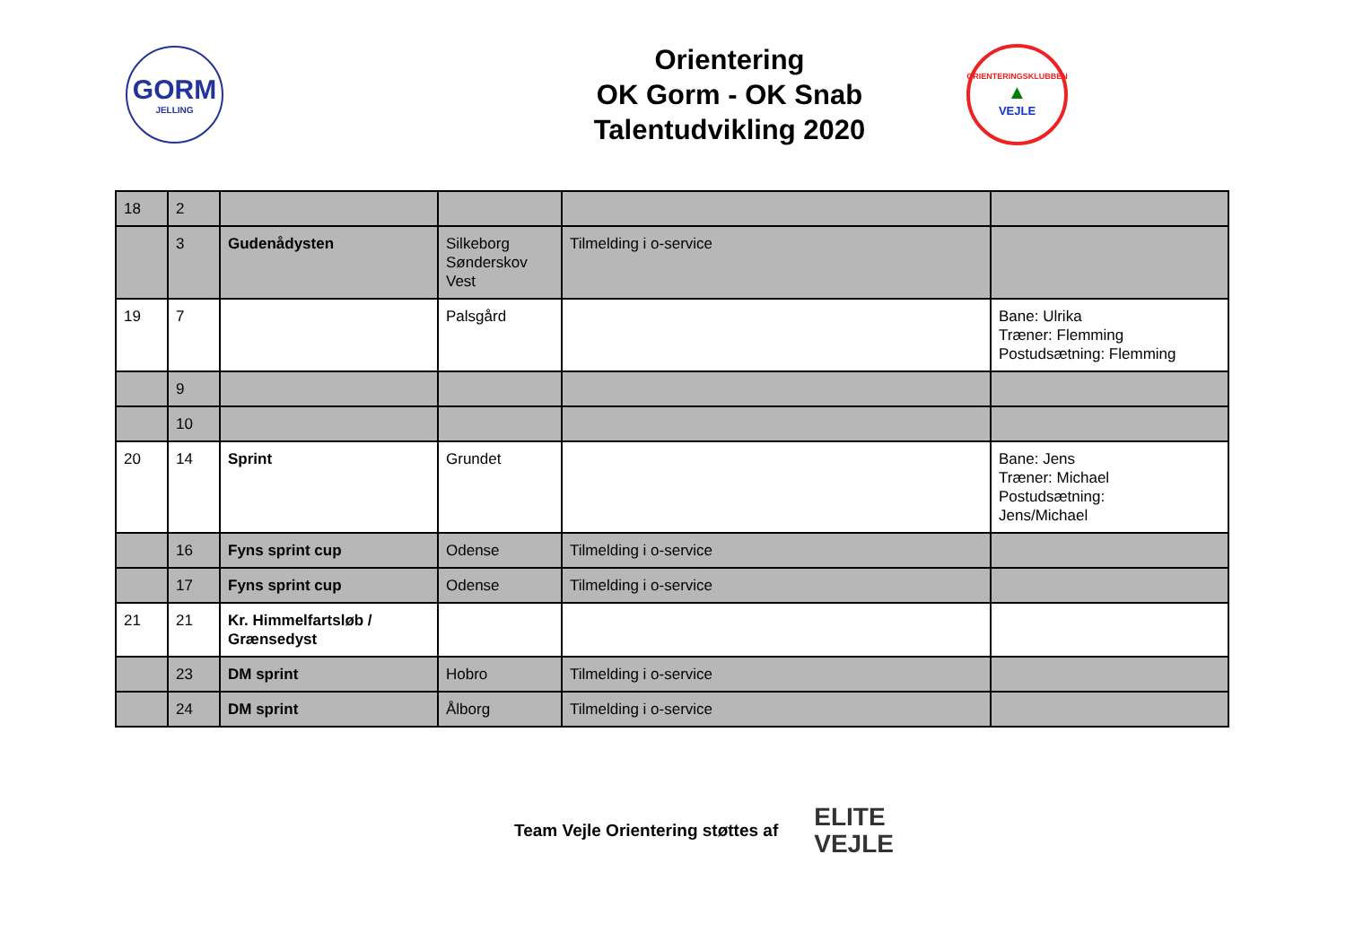GORM
JELLING
Orientering
OK Gorm - OK Snab
Talentudvikling 2020
ORIENTERINGSKLUBBEN
▲
VEJLE
| 18 | 2 | | | | |
| | 3 | Gudenådysten | Silkeborg Sønderskov Vest | Tilmelding i o-service | |
| 19 | 7 | | Palsgård | | Bane: Ulrika Træner: Flemming Postudsætning: Flemming |
| | 9 | | | | |
| | 10 | | | | |
| 20 | 14 | Sprint | Grundet | | Bane: Jens Træner: Michael Postudsætning: Jens/Michael |
| | 16 | Fyns sprint cup | Odense | Tilmelding i o-service | |
| | 17 | Fyns sprint cup | Odense | Tilmelding i o-service | |
| 21 | 21 | Kr. Himmelfartsløb / Grænsedyst | | | |
| | 23 | DM sprint | Hobro | Tilmelding i o-service | |
| | 24 | DM sprint | Ålborg | Tilmelding i o-service | |
Team Vejle Orientering støttes af
ELITE
VEJLE